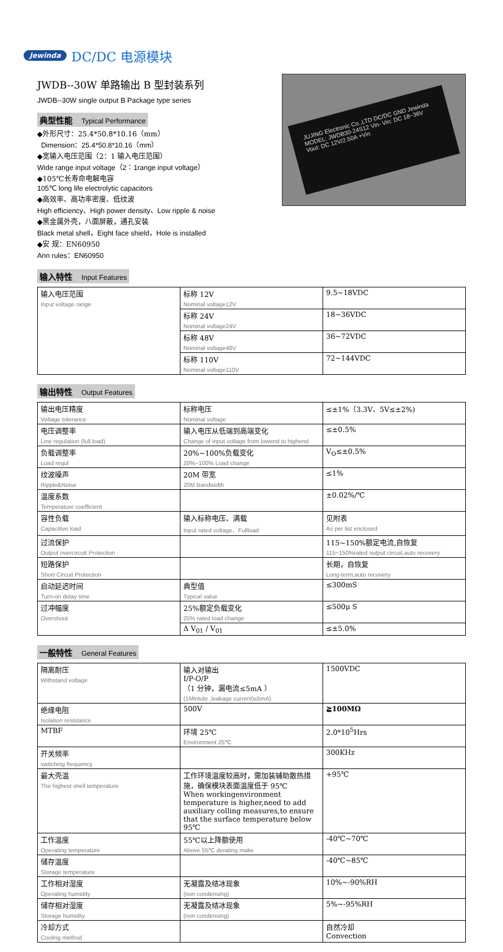Jewinda DC/DC 电源模块
JWDB--30W 单路输出 B 型封装系列
JWDB--30W single output B Package type series
典型性能 Typical Performance
◆外形尺寸：25.4*50.8*10.16（mm）
Dimension：25.4*50.8*10.16（mm）
◆宽输入电压范围（2：1 输入电压范围）
Wide range input voltage（2：1range input voltage）
◆105℃长寿命电解电容
105℃ long life electrolytic capacitors
◆高效率、高功率密度、低纹波
High efficiency、High power density、Low ripple & noise
◆黑金属外壳，八面屏蔽，通孔安装
Black metal shell，Eight face shield，Hole is installed
◆安 规：EN60950
Ann rules：EN60950
JUJING Electronic Co.,LTD DC/DC GND Jewinda MODEL: JWDB30-24S12 Vin- Vin: DC 18~36V Vout: DC 12V/2.50A +Vin
输入特性 Input Features
| 输入电压范围 Input voltage range | 标称 12V Nominal voltage12V | 9.5~18VDC |
| | 标称 24V Nominal voltage24V | 18~36VDC |
| | 标称 48V Nominal voltage48V | 36~72VDC |
| | 标称 110V Nominal voltage110V | 72~144VDC |
输出特性 Output Features
| 输出电压精度 Voltage tolerance | 标称电压 Nominal voltage | ≤±1%（3.3V、5V≤±2%) |
| 电压调整率 Line regulation (full load) | 输入电压从低端到高端变化 Change of input voltage from lowend to highend | ≤±0.5% |
| 负载调整率 Load regul | 20%~100%负载变化 20%~100% Load change | V<sub>O</sub>≤±0.5% |
| 纹波噪声 Ripple&Noise | 20M 带宽 20M Bandwidth | ≤1% |
| 温度系数 Temperature coefficient | | ±0.02%/℃ |
| 容性负载 Capacitive load | 输入标称电压、满载 Input rated voltage、Fullload | 见附表 As per list enclosed |
| 过流保护 Output overcircuit Protection | | 115~150%额定电流,自恢复 115~150%rated output circuit,auto recovery |
| 短路保护 Short Circuit Protection | | 长期，自恢复 Long-term,auto recovery |
| 启动延迟时间 Turn-on delay time | 典型值 Typical value | ≤300mS |
| 过冲幅度 Overshoot | 25%额定负载变化 25% rated load change | ≤500μ S |
| | Δ V<sub>01</sub> / V<sub>01</sub> | ≤±5.0% |
一般特性 General Features
| 隔离耐压 Withstand voltage | 输入对输出 I/P-O/P （1 分钟，漏电流≤5mA ） (1Mintute ,leakage current)≤5mA) | 1500VDC |
| 绝缘电阻 Isolation resistance | 500V | ≧100MΩ |
| MTBF | 环境 25℃ Environment 25℃ | 2.0*10<sup>5</sup>Hrs |
| 开关频率 switching frequency | | 300KHz |
| 最大壳温 The highest shell temperature | 工作环境温度较高时，需加装辅助散热措施，确保模块表面温度低于 95℃ When workingenvironment temperature is higher,need to add auxiliary colling measures,to ensure that the surface temperature below 95℃ | +95℃ |
| 工作温度 Operating temperature | 55℃以上降额使用 Above 55℃ derating make | -40℃~70℃ |
| 储存温度 Storage temperature | | -40℃~85℃ |
| 工作相对湿度 Operating humidity | 无凝露及结冰现象 (non condensing) | 10%~-90%RH |
| 储存相对湿度 Storage humidity | 无凝露及结冰现象 (non condensing) | 5%~-95%RH |
| 冷却方式 Cooling method | | 自然冷却 Convection |